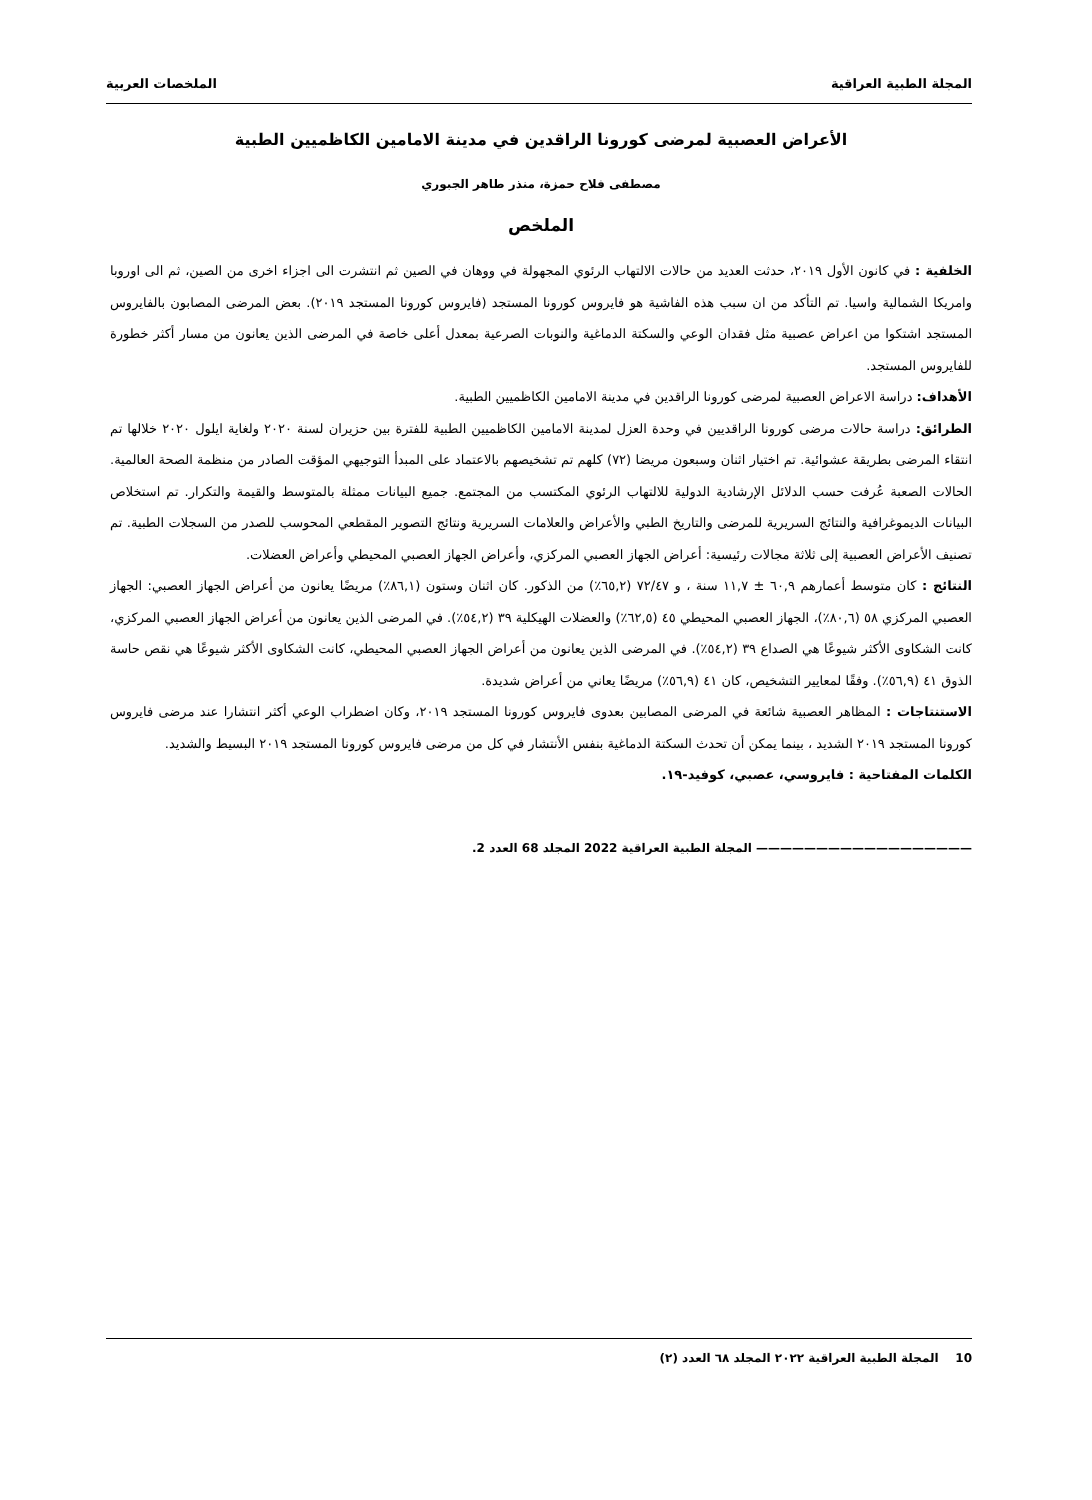المجلة الطبية العراقية الملخصات العربية
الأعراض العصبية لمرضى كورونا الراقدين في مدينة الامامين الكاظميين الطبية
مصطفى فلاح حمزة، منذر طاهر الجبوري
الملخص
الخلفية : في كانون الأول ٢٠١٩، حدثت العديد من حالات الالتهاب الرئوي المجهولة في ووهان في الصين ثم انتشرت الى اجزاء اخرى من الصين، ثم الى اوروبا وامريكا الشمالية واسيا. تم التأكد من ان سبب هذه الفاشية هو فايروس كورونا المستجد (فايروس كورونا المستجد ٢٠١٩). بعض المرضى المصابون بالفايروس المستجد اشتكوا من اعراض عصبية مثل فقدان الوعي والسكتة الدماغية والنوبات الصرعية بمعدل أعلى خاصة في المرضى الذين يعانون من مسار أكثر خطورة للفايروس المستجد.
الأهداف: دراسة الاعراض العصبية لمرضى كورونا الراقدين في مدينة الامامين الكاظميين الطبية.
الطرائق: دراسة حالات مرضى كورونا الراقديين في وحدة العزل لمدينة الامامين الكاظميين الطبية للفترة بين حزيران لسنة ٢٠٢٠ ولغاية ايلول ٢٠٢٠ خلالها تم انتقاء المرضى بطريقة عشوائية. تم اختيار اثنان وسبعون مريضا (٧٢) كلهم تم تشخيصهم بالاعتماد على المبدأ التوجيهي المؤقت الصادر من منظمة الصحة العالمية. الحالات الصعبة عُرفت حسب الدلائل الإرشادية الدولية للالتهاب الرئوي المكتسب من المجتمع. جميع البيانات ممثلة بالمتوسط والقيمة والتكرار. تم استخلاص البيانات الديموغرافية والنتائج السريرية للمرضى والتاريخ الطبي والأعراض والعلامات السريرية ونتائج التصوير المقطعي المحوسب للصدر من السجلات الطبية. تم تصنيف الأعراض العصبية إلى ثلاثة مجالات رئيسية: أعراض الجهاز العصبي المركزي، وأعراض الجهاز العصبي المحيطي وأعراض العضلات.
النتائج : كان متوسط أعمارهم ٦٠,٩ ± ١١,٧ سنة ، و ٧٢/٤٧ (٦٥,٢٪) من الذكور. كان اثنان وستون (٨٦,١٪) مريضًا يعانون من أعراض الجهاز العصبي: الجهاز العصبي المركزي ٥٨ (٨٠,٦٪)، الجهاز العصبي المحيطي ٤٥ (٦٢,٥٪) والعضلات الهيكلية ٣٩ (٥٤,٢٪). في المرضى الذين يعانون من أعراض الجهاز العصبي المركزي، كانت الشكاوى الأكثر شيوعًا هي الصداع ٣٩ (٥٤,٢٪). في المرضى الذين يعانون من أعراض الجهاز العصبي المحيطي، كانت الشكاوى الأكثر شيوعًا هي نقص حاسة الذوق ٤١ (٥٦,٩٪). وفقًا لمعايير التشخيص، كان ٤١ (٥٦,٩٪) مريضًا يعاني من أعراض شديدة.
الاستنتاجات : المظاهر العصبية شائعة في المرضى المصابين بعدوى فايروس كورونا المستجد ٢٠١٩، وكان اضطراب الوعي أكثر انتشارا عند مرضى فايروس كورونا المستجد ٢٠١٩ الشديد ، بينما يمكن أن تحدث السكتة الدماغية بنفس الأنتشار في كل من مرضى فايروس كورونا المستجد ٢٠١٩ البسيط والشديد.
الكلمات المفتاحية : فايروسي، عصبي، كوفيد-١٩.
—————————————————— المجلة الطبية العراقية 2022 المجلد 68 العدد 2.
10 المجلة الطبية العراقية ٢٠٢٢ المجلد ٦٨ العدد (٢)